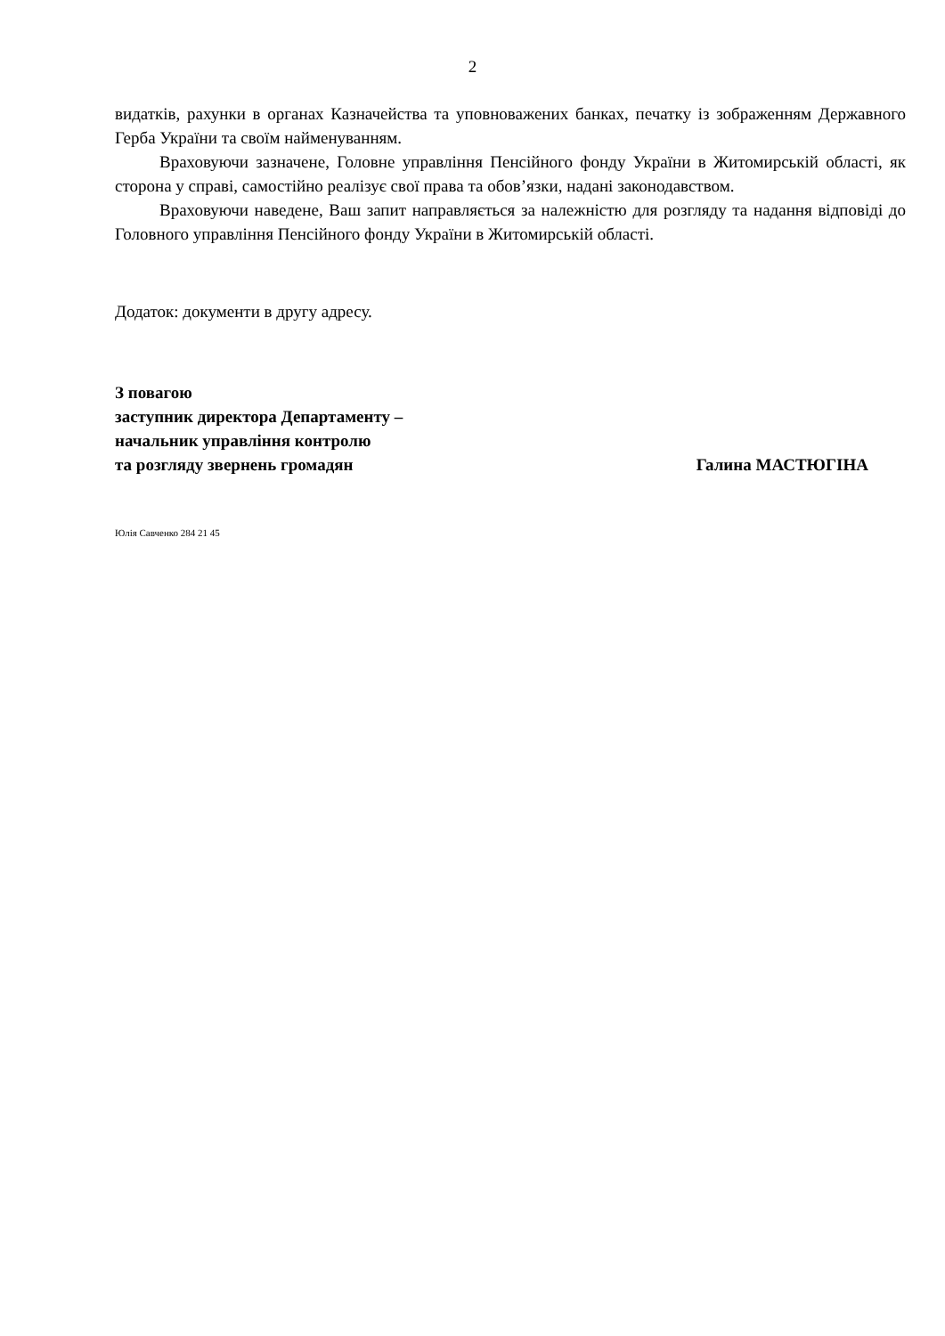2
видатків, рахунки в органах Казначейства та уповноважених банках, печатку із зображенням Державного Герба України та своїм найменуванням.
Враховуючи зазначене, Головне управління Пенсійного фонду України в Житомирській області, як сторона у справі, самостійно реалізує свої права та обов’язки, надані законодавством.
Враховуючи наведене, Ваш запит направляється за належністю для розгляду та надання відповіді до Головного управління Пенсійного фонду України в Житомирській області.
Додаток: документи в другу адресу.
З повагою
заступник директора Департаменту –
начальник управління контролю
та розгляду звернень громадян Галина МАСТЮГІНА
Юлія Савченко 284 21 45